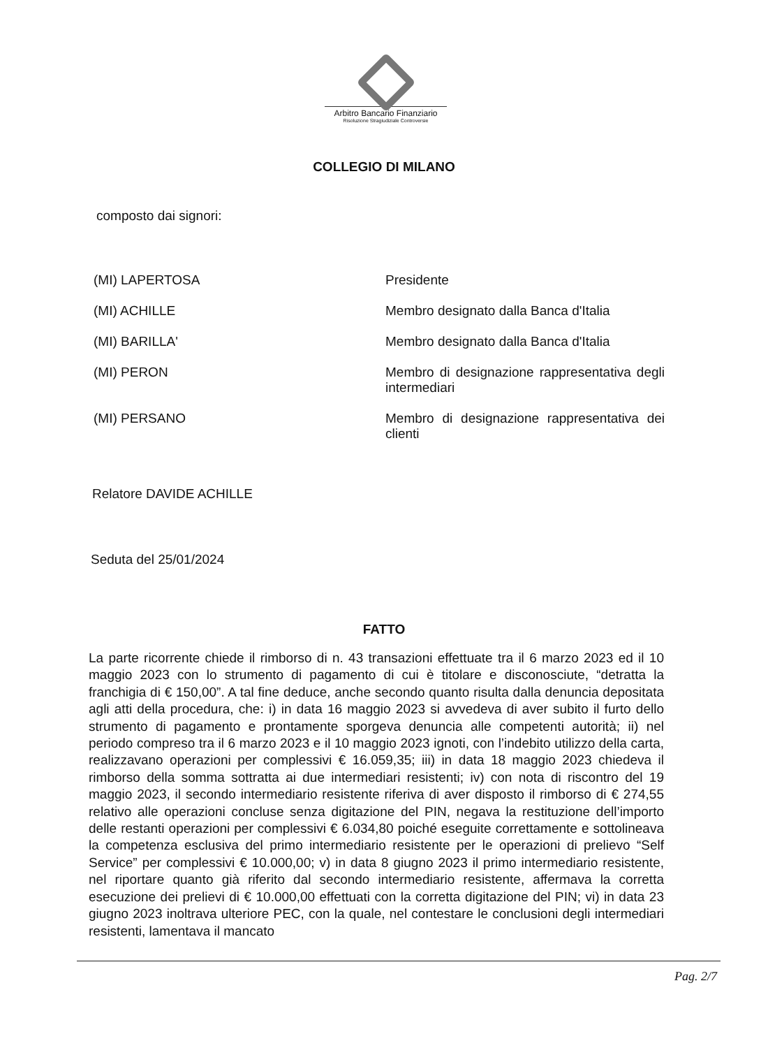Arbitro Bancario Finanziario
Risoluzione Stragiudiziale Controversie
COLLEGIO DI MILANO
composto dai signori:
| (MI) LAPERTOSA | Presidente |
| (MI) ACHILLE | Membro designato dalla Banca d'Italia |
| (MI) BARILLA' | Membro designato dalla Banca d'Italia |
| (MI) PERON | Membro di designazione rappresentativa degli intermediari |
| (MI) PERSANO | Membro di designazione rappresentativa dei clienti |
Relatore DAVIDE ACHILLE
Seduta del 25/01/2024
FATTO
La parte ricorrente chiede il rimborso di n. 43 transazioni effettuate tra il 6 marzo 2023 ed il 10 maggio 2023 con lo strumento di pagamento di cui è titolare e disconosciute, “detratta la franchigia di € 150,00”. A tal fine deduce, anche secondo quanto risulta dalla denuncia depositata agli atti della procedura, che: i) in data 16 maggio 2023 si avvedeva di aver subito il furto dello strumento di pagamento e prontamente sporgeva denuncia alle competenti autorità; ii) nel periodo compreso tra il 6 marzo 2023 e il 10 maggio 2023 ignoti, con l’indebito utilizzo della carta, realizzavano operazioni per complessivi € 16.059,35; iii) in data 18 maggio 2023 chiedeva il rimborso della somma sottratta ai due intermediari resistenti; iv) con nota di riscontro del 19 maggio 2023, il secondo intermediario resistente riferiva di aver disposto il rimborso di € 274,55 relativo alle operazioni concluse senza digitazione del PIN, negava la restituzione dell’importo delle restanti operazioni per complessivi € 6.034,80 poiché eseguite correttamente e sottolineava la competenza esclusiva del primo intermediario resistente per le operazioni di prelievo “Self Service” per complessivi € 10.000,00; v) in data 8 giugno 2023 il primo intermediario resistente, nel riportare quanto già riferito dal secondo intermediario resistente, affermava la corretta esecuzione dei prelievi di € 10.000,00 effettuati con la corretta digitazione del PIN; vi) in data 23 giugno 2023 inoltrava ulteriore PEC, con la quale, nel contestare le conclusioni degli intermediari resistenti, lamentava il mancato
Pag. 2/7